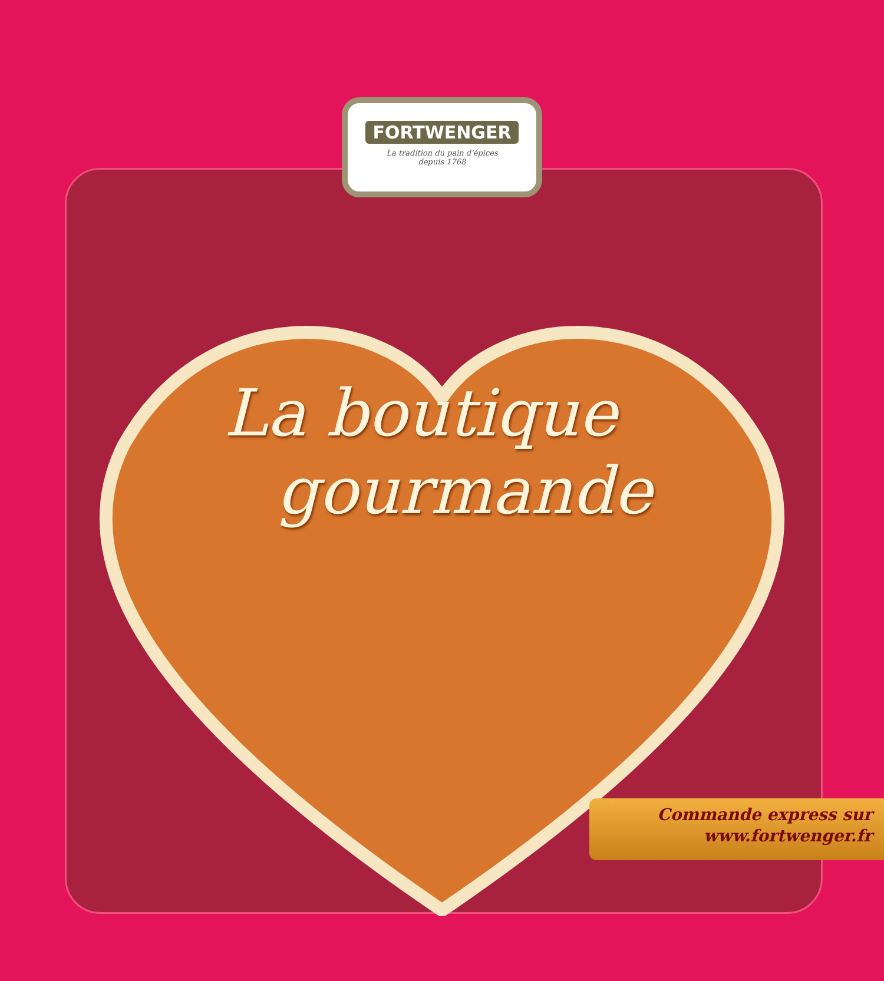FORTWENGER
La tradition du pain d'épices
depuis 1768
La boutique
gourmande
Commande express sur
www.fortwenger.fr